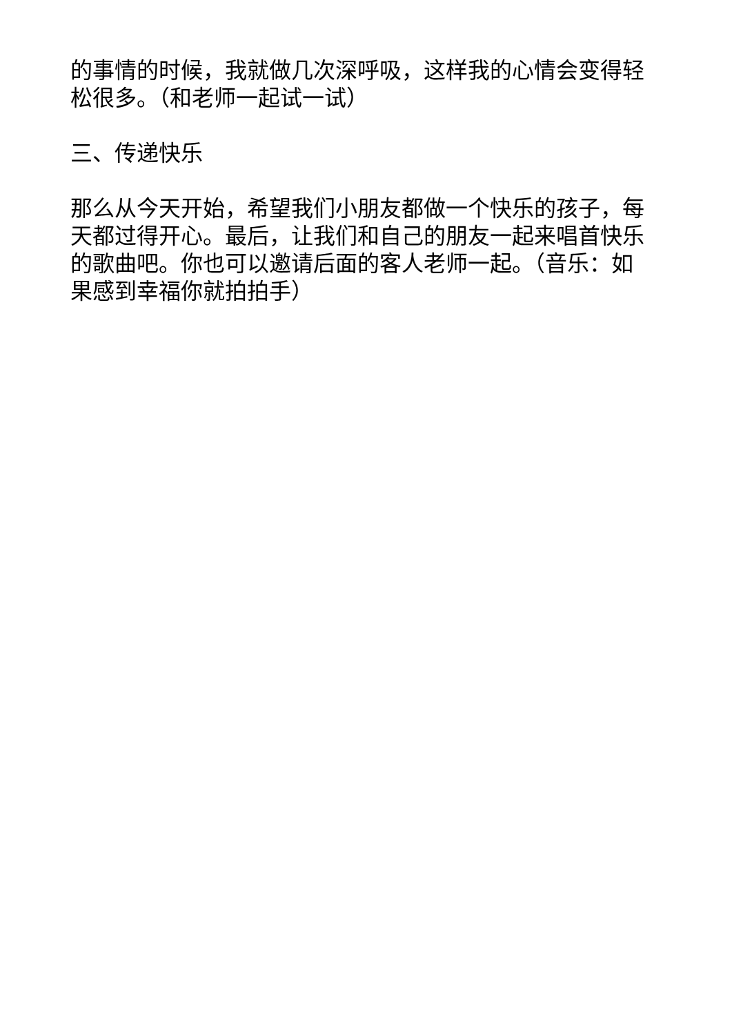的事情的时候，我就做几次深呼吸，这样我的心情会变得轻
松很多。（和老师一起试一试）
三、传递快乐
那么从今天开始，希望我们小朋友都做一个快乐的孩子，每
天都过得开心。最后，让我们和自己的朋友一起来唱首快乐
的歌曲吧。你也可以邀请后面的客人老师一起。（音乐：如
果感到幸福你就拍拍手）